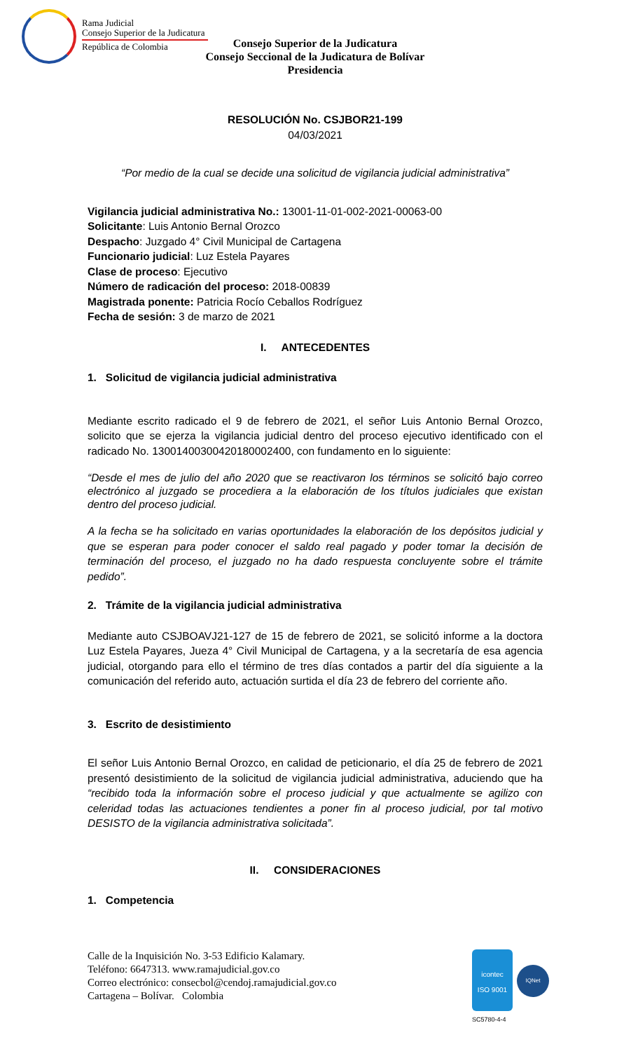Rama Judicial
Consejo Superior de la Judicatura
República de Colombia
Consejo Superior de la Judicatura
Consejo Seccional de la Judicatura de Bolívar
Presidencia
RESOLUCIÓN No. CSJBOR21-199
04/03/2021
“Por medio de la cual se decide una solicitud de vigilancia judicial administrativa”
Vigilancia judicial administrativa No.: 13001-11-01-002-2021-00063-00
Solicitante: Luis Antonio Bernal Orozco
Despacho: Juzgado 4° Civil Municipal de Cartagena
Funcionario judicial: Luz Estela Payares
Clase de proceso: Ejecutivo
Número de radicación del proceso: 2018-00839
Magistrada ponente: Patricia Rocío Ceballos Rodríguez
Fecha de sesión: 3 de marzo de 2021
I. ANTECEDENTES
1. Solicitud de vigilancia judicial administrativa
Mediante escrito radicado el 9 de febrero de 2021, el señor Luis Antonio Bernal Orozco, solicito que se ejerza la vigilancia judicial dentro del proceso ejecutivo identificado con el radicado No. 13001400300420180002400, con fundamento en lo siguiente:
“Desde el mes de julio del año 2020 que se reactivaron los términos se solicitó bajo correo electrónico al juzgado se procediera a la elaboración de los títulos judiciales que existan dentro del proceso judicial.
A la fecha se ha solicitado en varias oportunidades la elaboración de los depósitos judicial y que se esperan para poder conocer el saldo real pagado y poder tomar la decisión de terminación del proceso, el juzgado no ha dado respuesta concluyente sobre el trámite pedido”.
2. Trámite de la vigilancia judicial administrativa
Mediante auto CSJBOAVJ21-127 de 15 de febrero de 2021, se solicitó informe a la doctora Luz Estela Payares, Jueza 4° Civil Municipal de Cartagena, y a la secretaría de esa agencia judicial, otorgando para ello el término de tres días contados a partir del día siguiente a la comunicación del referido auto, actuación surtida el día 23 de febrero del corriente año.
3. Escrito de desistimiento
El señor Luis Antonio Bernal Orozco, en calidad de peticionario, el día 25 de febrero de 2021 presentó desistimiento de la solicitud de vigilancia judicial administrativa, aduciendo que ha “recibido toda la información sobre el proceso judicial y que actualmente se agilizo con celeridad todas las actuaciones tendientes a poner fin al proceso judicial, por tal motivo DESISTO de la vigilancia administrativa solicitada”.
II. CONSIDERACIONES
1. Competencia
Calle de la Inquisición No. 3-53 Edificio Kalamary.
Teléfono: 6647313. www.ramajudicial.gov.co
Correo electrónico: consecbol@cendoj.ramajudicial.gov.co
Cartagena – Bolívar. Colombia
icontec
ISO 9001
IQNet
SC5780-4-4